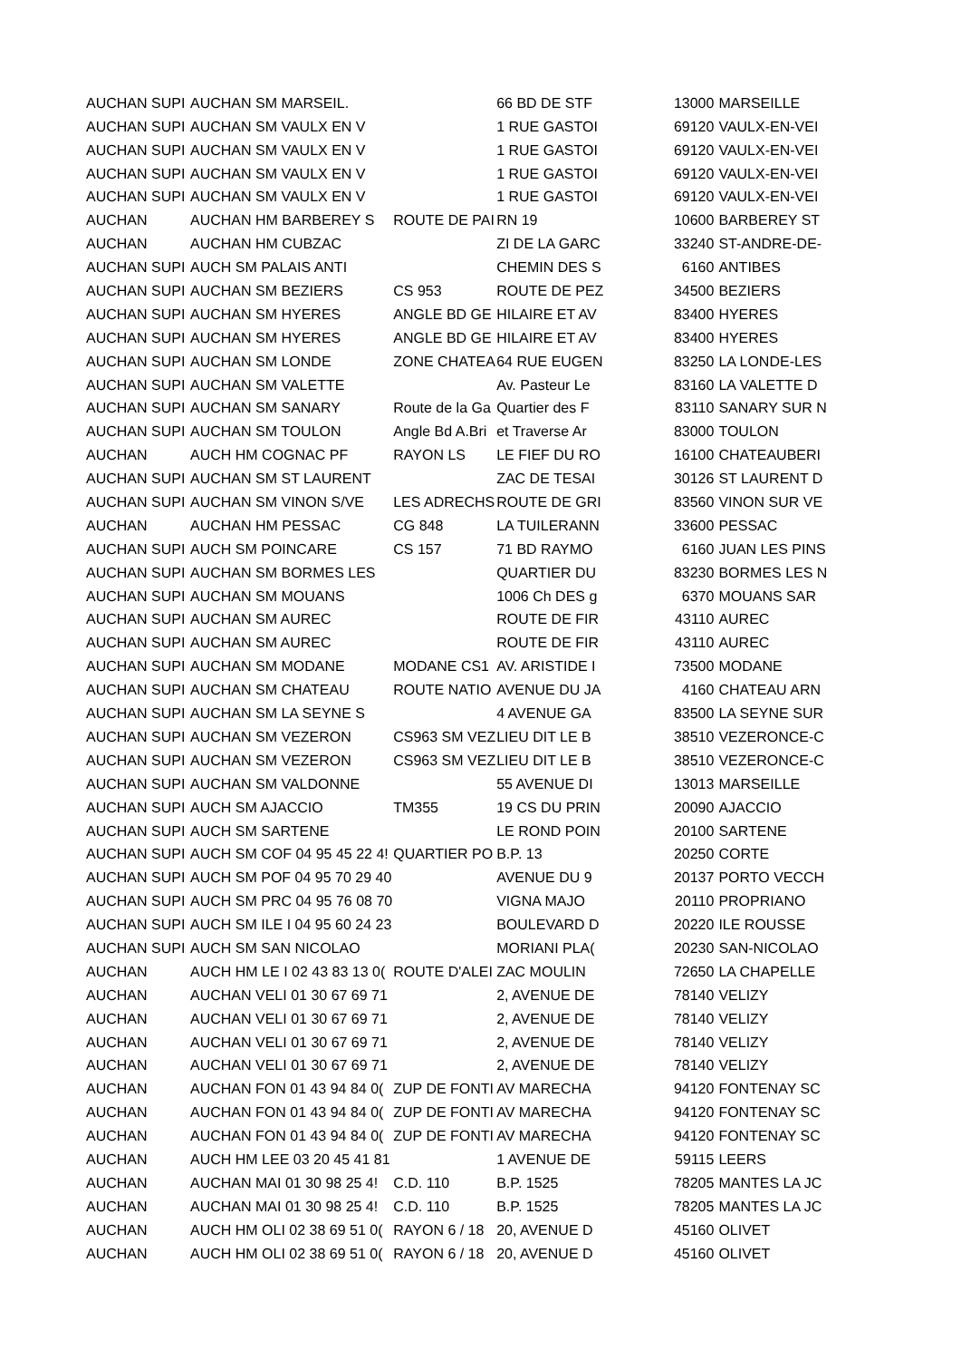| AUCHAN SUPI | AUCHAN SM MARSEIL. | | 66 BD DE STF | | 13000 | MARSEILLE |
| AUCHAN SUPI | AUCHAN SM VAULX EN V | | 1 RUE GASTOI | | 69120 | VAULX-EN-VEI |
| AUCHAN SUPI | AUCHAN SM VAULX EN V | | 1 RUE GASTOI | | 69120 | VAULX-EN-VEI |
| AUCHAN SUPI | AUCHAN SM VAULX EN V | | 1 RUE GASTOI | | 69120 | VAULX-EN-VEI |
| AUCHAN SUPI | AUCHAN SM VAULX EN V | | 1 RUE GASTOI | | 69120 | VAULX-EN-VEI |
| AUCHAN | AUCHAN HM BARBEREY S | ROUTE DE PAI | RN 19 | | 10600 | BARBEREY ST |
| AUCHAN | AUCHAN HM CUBZAC | | ZI DE LA GARC | | 33240 | ST-ANDRE-DE- |
| AUCHAN SUPI | AUCH SM PALAIS ANTI | | CHEMIN DES S | | 6160 | ANTIBES |
| AUCHAN SUPI | AUCHAN SM BEZIERS | CS 953 | ROUTE DE PEZ | | 34500 | BEZIERS |
| AUCHAN SUPI | AUCHAN SM HYERES | ANGLE BD GE | HILAIRE ET AV | | 83400 | HYERES |
| AUCHAN SUPI | AUCHAN SM HYERES | ANGLE BD GE | HILAIRE ET AV | | 83400 | HYERES |
| AUCHAN SUPI | AUCHAN SM LONDE | ZONE CHATEA | 64 RUE EUGEN | | 83250 | LA LONDE-LES |
| AUCHAN SUPI | AUCHAN SM VALETTE | | Av. Pasteur Le | | 83160 | LA VALETTE D |
| AUCHAN SUPI | AUCHAN SM SANARY | Route de la Ga | Quartier des F | | 83110 | SANARY SUR N |
| AUCHAN SUPI | AUCHAN SM TOULON | Angle Bd A.Bri | et Traverse Ar | | 83000 | TOULON |
| AUCHAN | AUCH HM COGNAC PF | RAYON LS | LE FIEF DU RO | | 16100 | CHATEAUBERI |
| AUCHAN SUPI | AUCHAN SM ST LAURENT | | ZAC DE TESAI | | 30126 | ST LAURENT D |
| AUCHAN SUPI | AUCHAN SM VINON S/VE | LES ADRECHS | ROUTE DE GRI | | 83560 | VINON SUR VE |
| AUCHAN | AUCHAN HM PESSAC | CG 848 | LA TUILERANN | | 33600 | PESSAC |
| AUCHAN SUPI | AUCH SM POINCARE | CS 157 | 71 BD RAYMO | | 6160 | JUAN LES PINS |
| AUCHAN SUPI | AUCHAN SM BORMES LES | | QUARTIER DU | | 83230 | BORMES LES N |
| AUCHAN SUPI | AUCHAN SM MOUANS | | 1006 Ch DES g | | 6370 | MOUANS SAR |
| AUCHAN SUPI | AUCHAN SM AUREC | | ROUTE DE FIR | | 43110 | AUREC |
| AUCHAN SUPI | AUCHAN SM AUREC | | ROUTE DE FIR | | 43110 | AUREC |
| AUCHAN SUPI | AUCHAN SM MODANE | MODANE CS1 | AV. ARISTIDE I | | 73500 | MODANE |
| AUCHAN SUPI | AUCHAN SM CHATEAU | ROUTE NATIO | AVENUE DU JA | | 4160 | CHATEAU ARN |
| AUCHAN SUPI | AUCHAN SM LA SEYNE S | | 4 AVENUE GA | | 83500 | LA SEYNE SUR |
| AUCHAN SUPI | AUCHAN SM VEZERON | CS963 SM VEZ | LIEU DIT LE B | | 38510 | VEZERONCE-C |
| AUCHAN SUPI | AUCHAN SM VEZERON | CS963 SM VEZ | LIEU DIT LE B | | 38510 | VEZERONCE-C |
| AUCHAN SUPI | AUCHAN SM VALDONNE | | 55 AVENUE DI | | 13013 | MARSEILLE |
| AUCHAN SUPI | AUCH SM AJACCIO | TM355 | 19 CS DU PRIN | | 20090 | AJACCIO |
| AUCHAN SUPI | AUCH SM SARTENE | | LE ROND POIN | | 20100 | SARTENE |
| AUCHAN SUPI | AUCH SM COF 04 95 45 22 4! | QUARTIER PO | B.P. 13 | | 20250 | CORTE |
| AUCHAN SUPI | AUCH SM POF 04 95 70 29 40 | | AVENUE DU 9 | | 20137 | PORTO VECCH |
| AUCHAN SUPI | AUCH SM PRC 04 95 76 08 70 | | VIGNA MAJO | | 20110 | PROPRIANO |
| AUCHAN SUPI | AUCH SM ILE I 04 95 60 24 23 | | BOULEVARD D | | 20220 | ILE ROUSSE |
| AUCHAN SUPI | AUCH SM SAN NICOLAO | | MORIANI PLA( | | 20230 | SAN-NICOLAO |
| AUCHAN | AUCH HM LE I 02 43 83 13 0( | ROUTE D'ALEI | ZAC MOULIN | | 72650 | LA CHAPELLE |
| AUCHAN | AUCHAN VELI 01 30 67 69 71 | | 2, AVENUE DE | | 78140 | VELIZY |
| AUCHAN | AUCHAN VELI 01 30 67 69 71 | | 2, AVENUE DE | | 78140 | VELIZY |
| AUCHAN | AUCHAN VELI 01 30 67 69 71 | | 2, AVENUE DE | | 78140 | VELIZY |
| AUCHAN | AUCHAN VELI 01 30 67 69 71 | | 2, AVENUE DE | | 78140 | VELIZY |
| AUCHAN | AUCHAN FON 01 43 94 84 0( | ZUP DE FONTI | AV MARECHA | | 94120 | FONTENAY SC |
| AUCHAN | AUCHAN FON 01 43 94 84 0( | ZUP DE FONTI | AV MARECHA | | 94120 | FONTENAY SC |
| AUCHAN | AUCHAN FON 01 43 94 84 0( | ZUP DE FONTI | AV MARECHA | | 94120 | FONTENAY SC |
| AUCHAN | AUCH HM LEE 03 20 45 41 81 | | 1 AVENUE DE | | 59115 | LEERS |
| AUCHAN | AUCHAN MAI 01 30 98 25 4! | C.D. 110 | B.P. 1525 | | 78205 | MANTES LA JC |
| AUCHAN | AUCHAN MAI 01 30 98 25 4! | C.D. 110 | B.P. 1525 | | 78205 | MANTES LA JC |
| AUCHAN | AUCH HM OLI 02 38 69 51 0( | RAYON 6 / 18 | 20, AVENUE D | | 45160 | OLIVET |
| AUCHAN | AUCH HM OLI 02 38 69 51 0( | RAYON 6 / 18 | 20, AVENUE D | | 45160 | OLIVET |